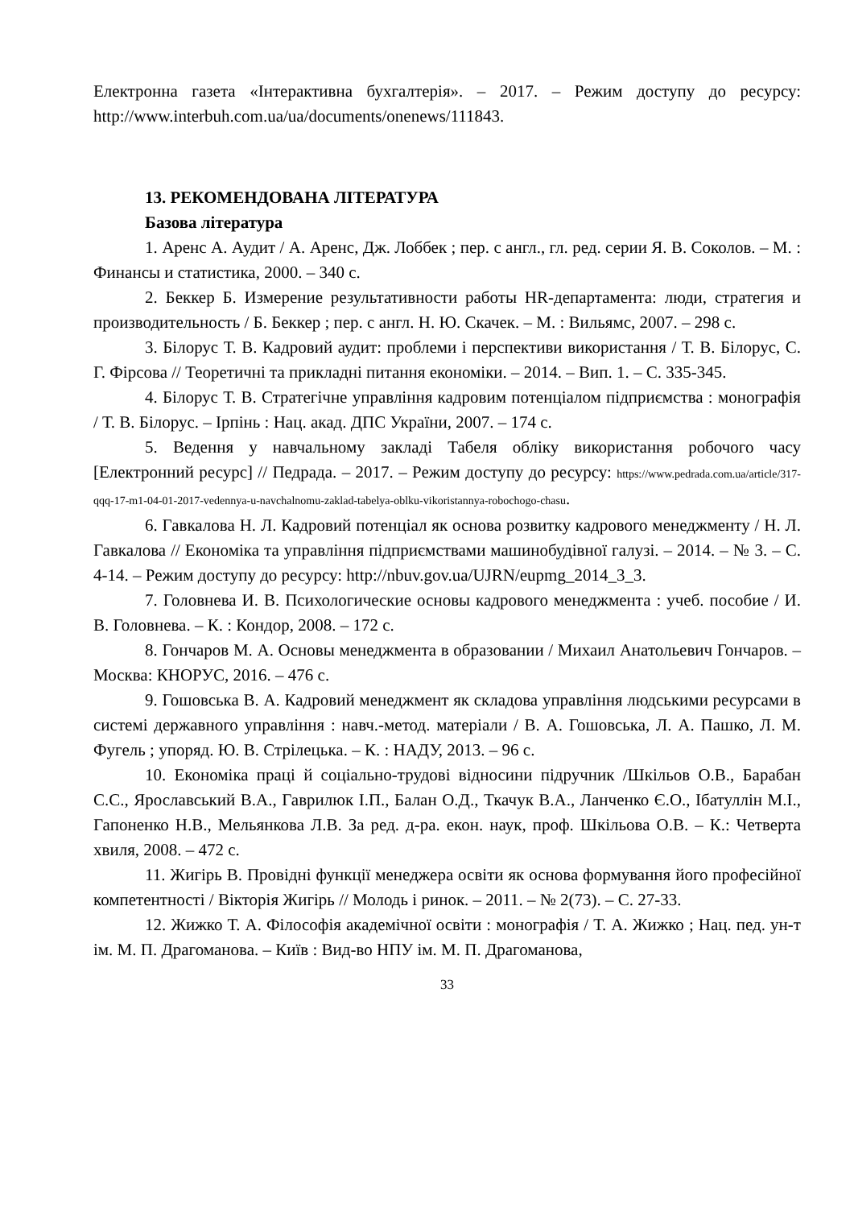Електронна газета «Інтерактивна бухгалтерія». – 2017. – Режим доступу до ресурсу: http://www.interbuh.com.ua/ua/documents/onenews/111843.
13. РЕКОМЕНДОВАНА ЛІТЕРАТУРА
Базова література
1. Аренс А. Аудит / А. Аренс, Дж. Лоббек ; пер. с англ., гл. ред. серии Я. В. Соколов. – М. : Финансы и статистика, 2000. – 340 с.
2. Беккер Б. Измерение результативности работы HR-департамента: люди, стратегия и производительность / Б. Беккер ; пер. с англ. Н. Ю. Скачек. – М. : Вильямс, 2007. – 298 с.
3. Білорус Т. В. Кадровий аудит: проблеми і перспективи використання / Т. В. Білорус, С. Г. Фірсова // Теоретичні та прикладні питання економіки. – 2014. – Вип. 1. – С. 335-345.
4. Білорус Т. В. Стратегічне управління кадровим потенціалом підприємства : монографія / Т. В. Білорус. – Ірпінь : Нац. акад. ДПС України, 2007. – 174 с.
5. Ведення у навчальному закладі Табеля обліку використання робочого часу [Електронний ресурс] // Педрада. – 2017. – Режим доступу до ресурсу: https://www.pedrada.com.ua/article/317-qqq-17-m1-04-01-2017-vedennya-u-navchalnomu-zaklad-tabelya-oblku-vikoristannya-robochogo-chasu.
6. Гавкалова Н. Л. Кадровий потенціал як основа розвитку кадрового менеджменту / Н. Л. Гавкалова // Економіка та управління підприємствами машинобудівної галузі. – 2014. – № 3. – С. 4-14. – Режим доступу до ресурсу: http://nbuv.gov.ua/UJRN/eupmg_2014_3_3.
7. Головнева И. В. Психологические основы кадрового менеджмента : учеб. пособие / И. В. Головнева. – К. : Кондор, 2008. – 172 с.
8. Гончаров М. А. Основы менеджмента в образовании / Михаил Анатольевич Гончаров. – Москва: КНОРУС, 2016. – 476 с.
9. Гошовська В. А. Кадровий менеджмент як складова управління людськими ресурсами в системі державного управління : навч.-метод. матеріали / В. А. Гошовська, Л. А. Пашко, Л. М. Фугель ; упоряд. Ю. В. Стрілецька. – К. : НАДУ, 2013. – 96 с.
10. Економіка праці й соціально-трудові відносини підручник /Шкільов О.В., Барабан С.С., Ярославський В.А., Гаврилюк І.П., Балан О.Д., Ткачук В.А., Ланченко Є.О., Ібатуллін М.І., Гапоненко Н.В., Мельянкова Л.В. За ред. д-ра. екон. наук, проф. Шкільова О.В. – К.: Четверта хвиля, 2008. – 472 с.
11. Жигірь В. Провідні функції менеджера освіти як основа формування його професійної компетентності / Вікторія Жигірь // Молодь і ринок. – 2011. – № 2(73). – С. 27-33.
12. Жижко Т. А. Філософія академічної освіти : монографія / Т. А. Жижко ; Нац. пед. ун-т ім. М. П. Драгоманова. – Київ : Вид-во НПУ ім. М. П. Драгоманова,
33